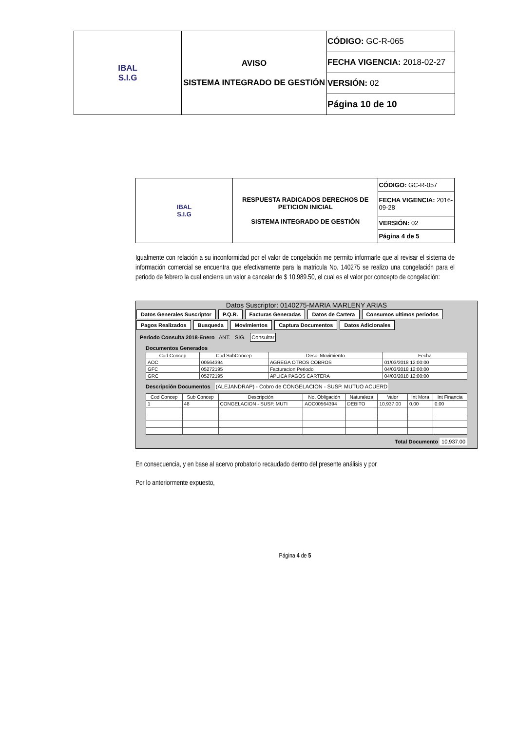| IBAL S.I.G | AVISO SISTEMA INTEGRADO DE GESTIÓN | CÓDIGO: GC-R-065 |
| | | FECHA VIGENCIA: 2018-02-27 |
| | | VERSIÓN: 02 |
| | | Página 10 de 10 |
| IBAL S.I.G | RESPUESTA RADICADOS DERECHOS DE PETICION INICIAL SISTEMA INTEGRADO DE GESTIÓN | CÓDIGO: GC-R-057 |
| | | FECHA VIGENCIA: 2016-09-28 |
| | | VERSIÓN: 02 |
| | | Página 4 de 5 |
Igualmente con relación a su inconformidad por el valor de congelación me permito informarle que al revisar el sistema de información comercial se encuentra que efectivamente para la matricula No. 140275 se realizo una congelación para el periodo de febrero la cual encierra un valor a cancelar de $ 10.989.50, el cual es el valor por concepto de congelación:
Datos Suscriptor: 0140275-MARIA MARLENY ARIAS
Datos Generales Suscriptor P.Q.R. Facturas Generadas Datos de Cartera Consumos ultimos periodos
Pagos Realizados Busqueda Movimientos Captura Documentos Datos Adicionales
Periodo Consulta 2018-Enero ANT. SIG. Consultar
Documentos Generados
| Cod Concep | Cod SubConcep | Desc. Movimiento | Fecha |
| --- | --- | --- | --- |
| AOC | 00564394 | AGREGA OTROS COBROS | 01/03/2018 12:00:00 |
| GFC | 05272195 | Facturacion Periodo | 04/03/2018 12:00:00 |
| GRC | 05272195 | APLICA PAGOS CARTERA | 04/03/2018 12:00:00 |
Descripción Documentos (ALEJANDRAP) - Cobro de CONGELACION - SUSP. MUTUO ACUERD
| Cod Concep | Sub Concep | Descripción | No. Obligación | Naturaleza | Valor | Int Mora | Int Financia |
| --- | --- | --- | --- | --- | --- | --- | --- |
| 1 | 48 | CONGELACION - SUSP. MUTI | AOC00564394 | DEBITO | 10,937.00 | 0.00 | 0.00 |
Total Documento 10,937.00
En consecuencia, y en base al acervo probatorio recaudado dentro del presente análisis y por
Por lo anteriormente expuesto,
Página 4 de 5